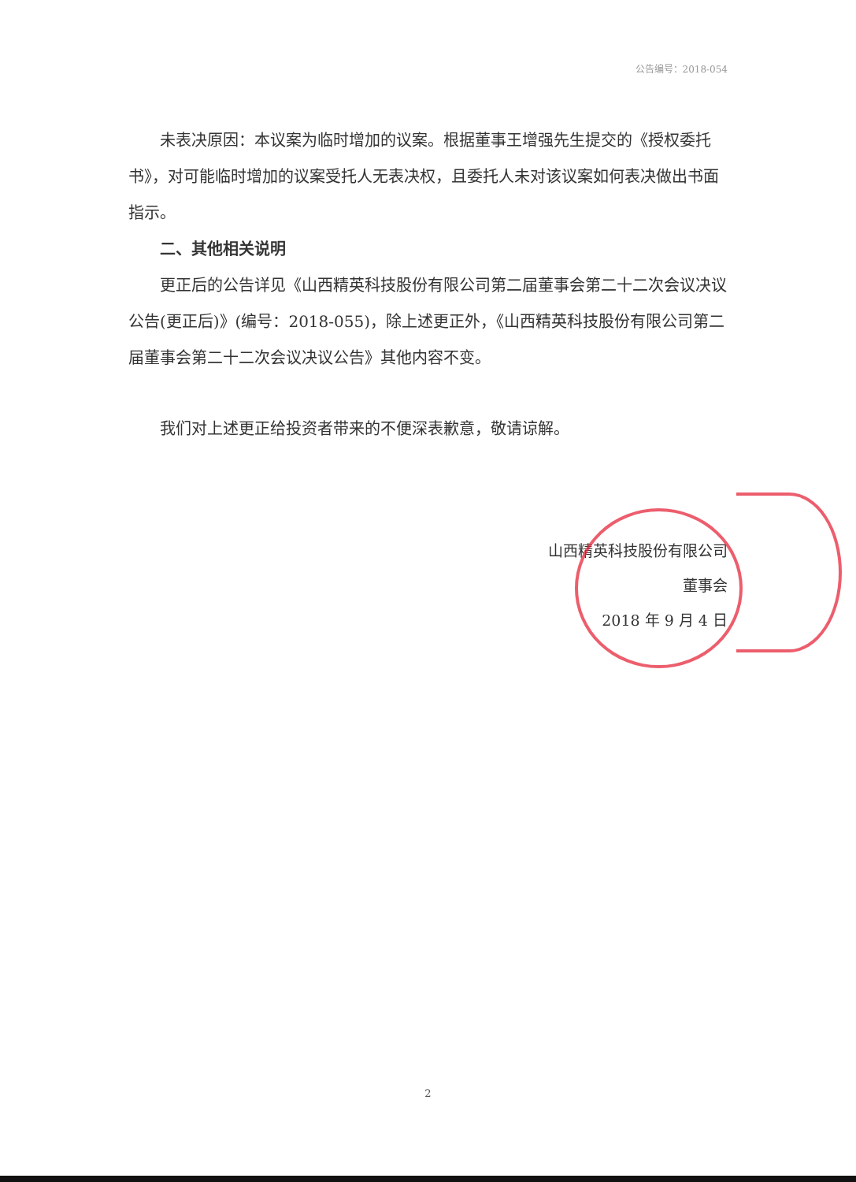公告编号：2018-054
未表决原因：本议案为临时增加的议案。根据董事王增强先生提交的《授权委托书》，对可能临时增加的议案受托人无表决权，且委托人未对该议案如何表决做出书面指示。
二、其他相关说明
更正后的公告详见《山西精英科技股份有限公司第二届董事会第二十二次会议决议公告(更正后)》(编号：2018-055)，除上述更正外，《山西精英科技股份有限公司第二届董事会第二十二次会议决议公告》其他内容不变。
我们对上述更正给投资者带来的不便深表歉意，敬请谅解。
山西精英科技股份有限公司
董事会
2018 年 9 月 4 日
2